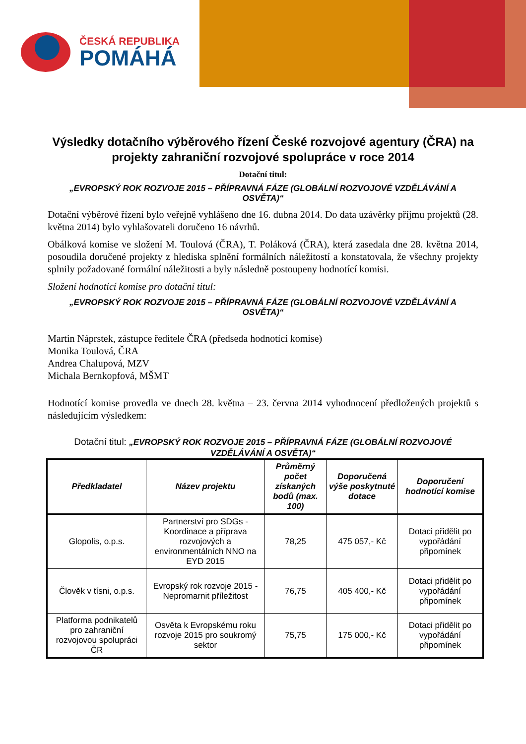ČESKÁ REPUBLIKA
POMÁHÁ
Výsledky dotačního výběrového řízení České rozvojové agentury (ČRA) na projekty zahraniční rozvojové spolupráce v roce 2014
Dotační titul:
„EVROPSKÝ ROK ROZVOJE 2015 – PŘÍPRAVNÁ FÁZE (GLOBÁLNÍ ROZVOJOVÉ VZDĚLÁVÁNÍ A OSVĚTA)“
Dotační výběrové řízení bylo veřejně vyhlášeno dne 16. dubna 2014. Do data uzávěrky příjmu projektů (28. května 2014) bylo vyhlašovateli doručeno 16 návrhů.
Obálková komise ve složení M. Toulová (ČRA), T. Poláková (ČRA), která zasedala dne 28. května 2014, posoudila doručené projekty z hlediska splnění formálních náležitostí a konstatovala, že všechny projekty splnily požadované formální náležitosti a byly následně postoupeny hodnotící komisi.
Složení hodnotící komise pro dotační titul:
„EVROPSKÝ ROK ROZVOJE 2015 – PŘÍPRAVNÁ FÁZE (GLOBÁLNÍ ROZVOJOVÉ VZDĚLÁVÁNÍ A OSVĚTA)“
Martin Náprstek, zástupce ředitele ČRA (předseda hodnotící komise)
Monika Toulová, ČRA
Andrea Chalupová, MZV
Michala Bernkopfová, MŠMT
Hodnotící komise provedla ve dnech 28. května – 23. června 2014 vyhodnocení předložených projektů s následujícím výsledkem:
Dotační titul: „EVROPSKÝ ROK ROZVOJE 2015 – PŘÍPRAVNÁ FÁZE (GLOBÁLNÍ ROZVOJOVÉ VZDĚLÁVÁNÍ A OSVĚTA)“
| Předkladatel | Název projektu | Průměrný počet získaných bodů (max. 100) | Doporučená výše poskytnuté dotace | Doporučení hodnotící komise |
| --- | --- | --- | --- | --- |
| Glopolis, o.p.s. | Partnerství pro SDGs - Koordinace a příprava rozvojových a environmentálních NNO na EYD 2015 | 78,25 | 475 057,- Kč | Dotaci přidělit po vypořádání připomínek |
| Člověk v tísni, o.p.s. | Evropský rok rozvoje 2015 - Nepromarnit příležitost | 76,75 | 405 400,- Kč | Dotaci přidělit po vypořádání připomínek |
| Platforma podnikatelů pro zahraniční rozvojovou spolupráci ČR | Osvěta k Evropskému roku rozvoje 2015 pro soukromý sektor | 75,75 | 175 000,- Kč | Dotaci přidělit po vypořádání připomínek |